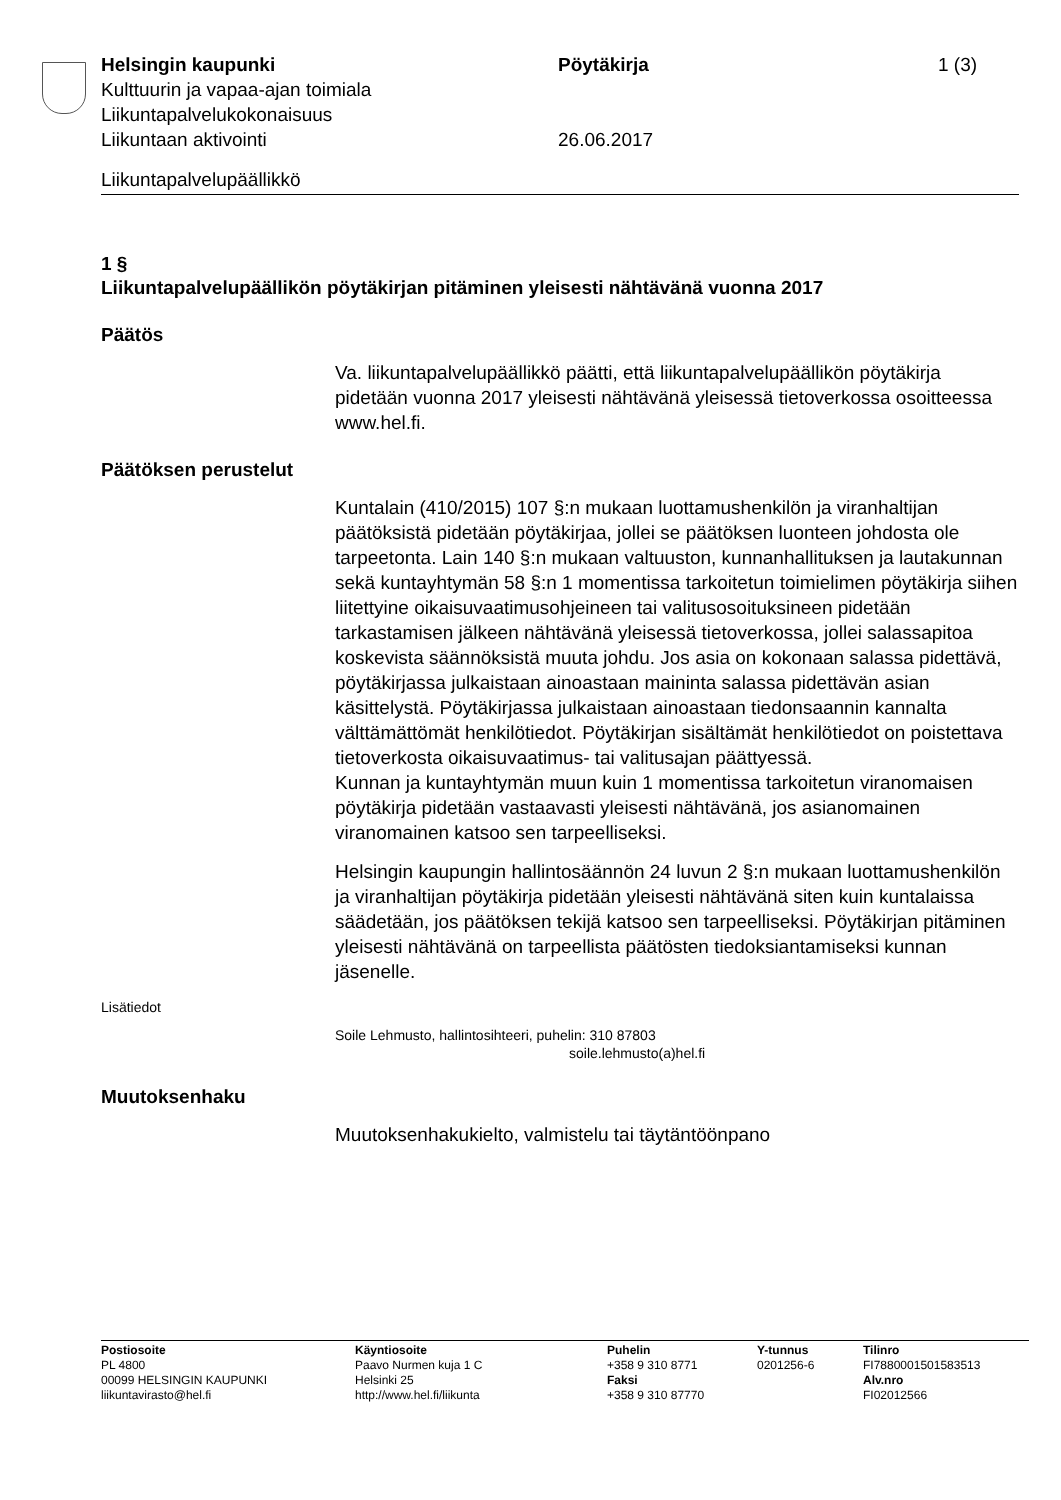Helsingin kaupunki Pöytäkirja 1 (3)
Kulttuurin ja vapaa-ajan toimiala
Liikuntapalvelukokonaisuus
Liikuntaan aktivointi 26.06.2017
Liikuntapalvelupäällikkö
1 §
Liikuntapalvelupäällikön pöytäkirjan pitäminen yleisesti nähtävänä vuonna 2017
Päätös
Va. liikuntapalvelupäällikkö päätti, että liikuntapalvelupäällikön pöytäkirja pidetään vuonna 2017 yleisesti nähtävänä yleisessä tietoverkossa osoitteessa www.hel.fi.
Päätöksen perustelut
Kuntalain (410/2015) 107 §:n mukaan luottamushenkilön ja viranhaltijan päätöksistä pidetään pöytäkirjaa, jollei se päätöksen luonteen johdosta ole tarpeetonta. Lain 140 §:n mukaan valtuuston, kunnanhallituksen ja lautakunnan sekä kuntayhtymän 58 §:n 1 momentissa tarkoitetun toimielimen pöytäkirja siihen liitettyine oikaisuvaatimusohjeineen tai valitusosoituksineen pidetään tarkastamisen jälkeen nähtävänä yleisessä tietoverkossa, jollei salassapitoa koskevista säännöksistä muuta johdu. Jos asia on kokonaan salassa pidettävä, pöytäkirjassa julkaistaan ainoastaan maininta salassa pidettävän asian käsittelystä. Pöytäkirjassa julkaistaan ainoastaan tiedonsaannin kannalta välttämättömät henkilötiedot. Pöytäkirjan sisältämät henkilötiedot on poistettava tietoverkosta oikaisuvaatimus- tai valitusajan päättyessä.
Kunnan ja kuntayhtymän muun kuin 1 momentissa tarkoitetun viranomaisen pöytäkirja pidetään vastaavasti yleisesti nähtävänä, jos asianomainen viranomainen katsoo sen tarpeelliseksi.
Helsingin kaupungin hallintosäännön 24 luvun 2 §:n mukaan luottamushenkilön ja viranhaltijan pöytäkirja pidetään yleisesti nähtävänä siten kuin kuntalaissa säädetään, jos päätöksen tekijä katsoo sen tarpeelliseksi. Pöytäkirjan pitäminen yleisesti nähtävänä on tarpeellista päätösten tiedoksiantamiseksi kunnan jäsenelle.
Lisätiedot
Soile Lehmusto, hallintosihteeri, puhelin: 310 87803
soile.lehmusto(a)hel.fi
Muutoksenhaku
Muutoksenhakukielto, valmistelu tai täytäntöönpano
Postiosoite
PL 4800
00099 HELSINGIN KAUPUNKI
liikuntavirasto@hel.fi
Käyntiosoite
Paavo Nurmen kuja 1 C
Helsinki 25
http://www.hel.fi/liikunta
Puhelin
+358 9 310 8771
Faksi
+358 9 310 87770
Y-tunnus
0201256-6
Tilinro
FI7880001501583513
Alv.nro
FI02012566